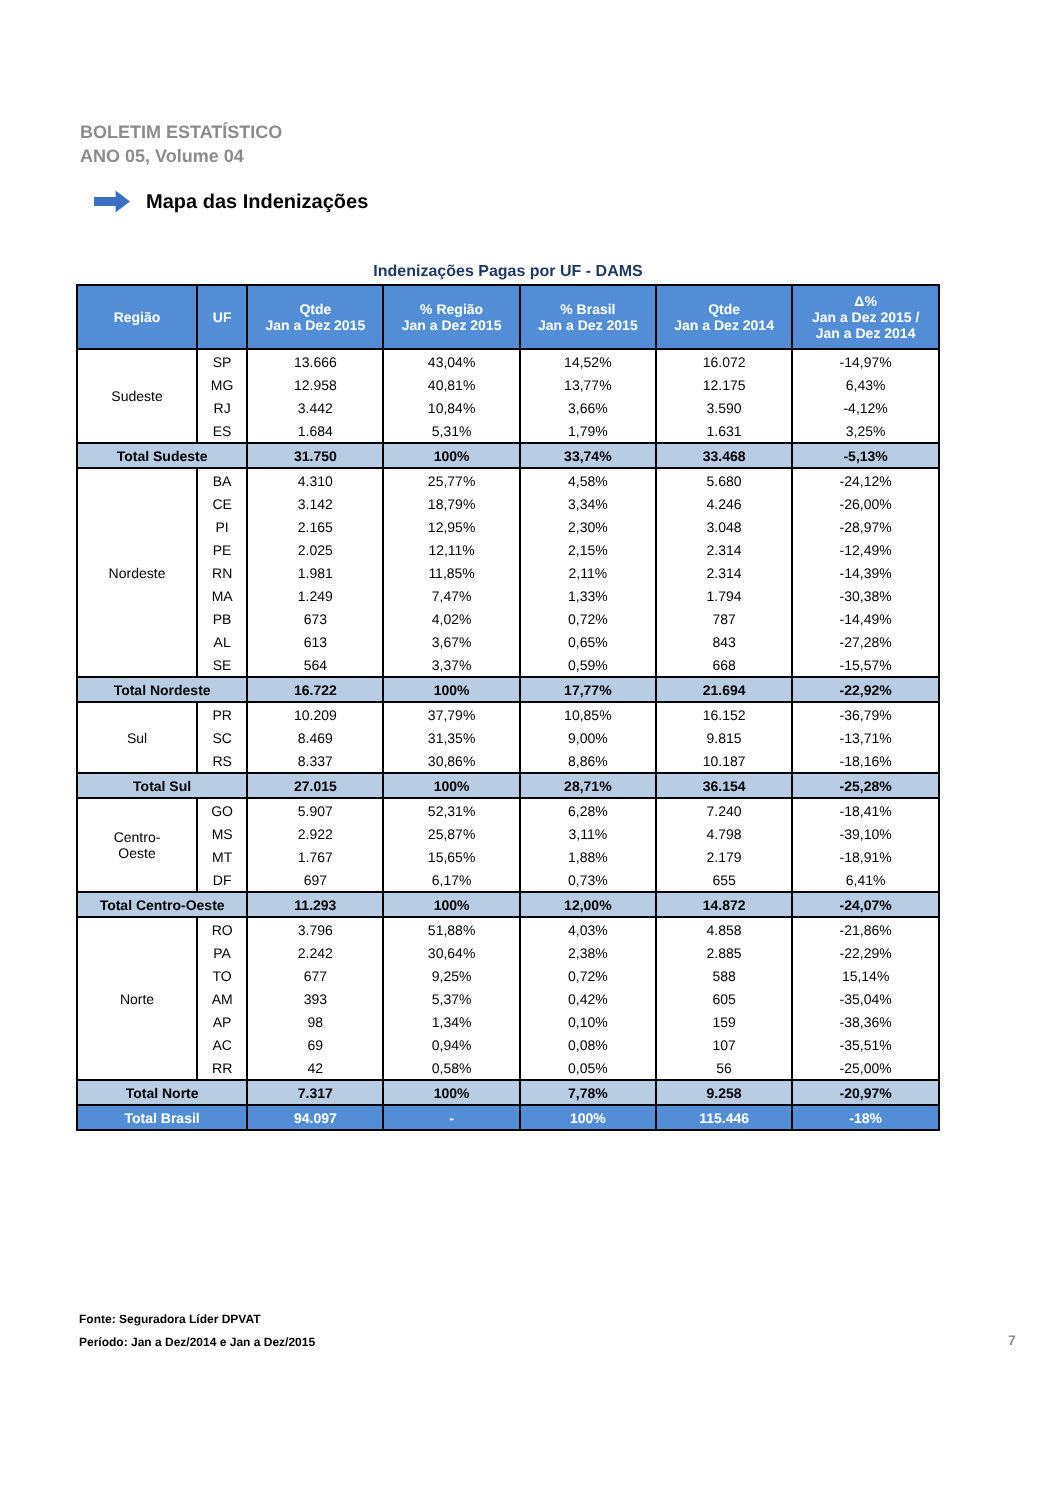BOLETIM ESTATÍSTICO
ANO 05, Volume 04
Mapa das Indenizações
Indenizações Pagas por UF - DAMS
| Região | UF | Qtde Jan a Dez 2015 | % Região Jan a Dez 2015 | % Brasil Jan a Dez 2015 | Qtde Jan a Dez 2014 | Δ% Jan a Dez 2015 / Jan a Dez 2014 |
| --- | --- | --- | --- | --- | --- | --- |
| Sudeste | SP | 13.666 | 43,04% | 14,52% | 16.072 | -14,97% |
| | MG | 12.958 | 40,81% | 13,77% | 12.175 | 6,43% |
| | RJ | 3.442 | 10,84% | 3,66% | 3.590 | -4,12% |
| | ES | 1.684 | 5,31% | 1,79% | 1.631 | 3,25% |
| Total Sudeste | | 31.750 | 100% | 33,74% | 33.468 | -5,13% |
| Nordeste | BA | 4.310 | 25,77% | 4,58% | 5.680 | -24,12% |
| | CE | 3.142 | 18,79% | 3,34% | 4.246 | -26,00% |
| | PI | 2.165 | 12,95% | 2,30% | 3.048 | -28,97% |
| | PE | 2.025 | 12,11% | 2,15% | 2.314 | -12,49% |
| | RN | 1.981 | 11,85% | 2,11% | 2.314 | -14,39% |
| | MA | 1.249 | 7,47% | 1,33% | 1.794 | -30,38% |
| | PB | 673 | 4,02% | 0,72% | 787 | -14,49% |
| | AL | 613 | 3,67% | 0,65% | 843 | -27,28% |
| | SE | 564 | 3,37% | 0,59% | 668 | -15,57% |
| Total Nordeste | | 16.722 | 100% | 17,77% | 21.694 | -22,92% |
| Sul | PR | 10.209 | 37,79% | 10,85% | 16.152 | -36,79% |
| | SC | 8.469 | 31,35% | 9,00% | 9.815 | -13,71% |
| | RS | 8.337 | 30,86% | 8,86% | 10.187 | -18,16% |
| Total Sul | | 27.015 | 100% | 28,71% | 36.154 | -25,28% |
| Centro- Oeste | GO | 5.907 | 52,31% | 6,28% | 7.240 | -18,41% |
| | MS | 2.922 | 25,87% | 3,11% | 4.798 | -39,10% |
| | MT | 1.767 | 15,65% | 1,88% | 2.179 | -18,91% |
| | DF | 697 | 6,17% | 0,73% | 655 | 6,41% |
| Total Centro-Oeste | | 11.293 | 100% | 12,00% | 14.872 | -24,07% |
| Norte | RO | 3.796 | 51,88% | 4,03% | 4.858 | -21,86% |
| | PA | 2.242 | 30,64% | 2,38% | 2.885 | -22,29% |
| | TO | 677 | 9,25% | 0,72% | 588 | 15,14% |
| | AM | 393 | 5,37% | 0,42% | 605 | -35,04% |
| | AP | 98 | 1,34% | 0,10% | 159 | -38,36% |
| | AC | 69 | 0,94% | 0,08% | 107 | -35,51% |
| | RR | 42 | 0,58% | 0,05% | 56 | -25,00% |
| Total Norte | | 7.317 | 100% | 7,78% | 9.258 | -20,97% |
| Total Brasil | | 94.097 | - | 100% | 115.446 | -18% |
Fonte: Seguradora Líder DPVAT
Período: Jan a Dez/2014 e Jan a Dez/2015
7